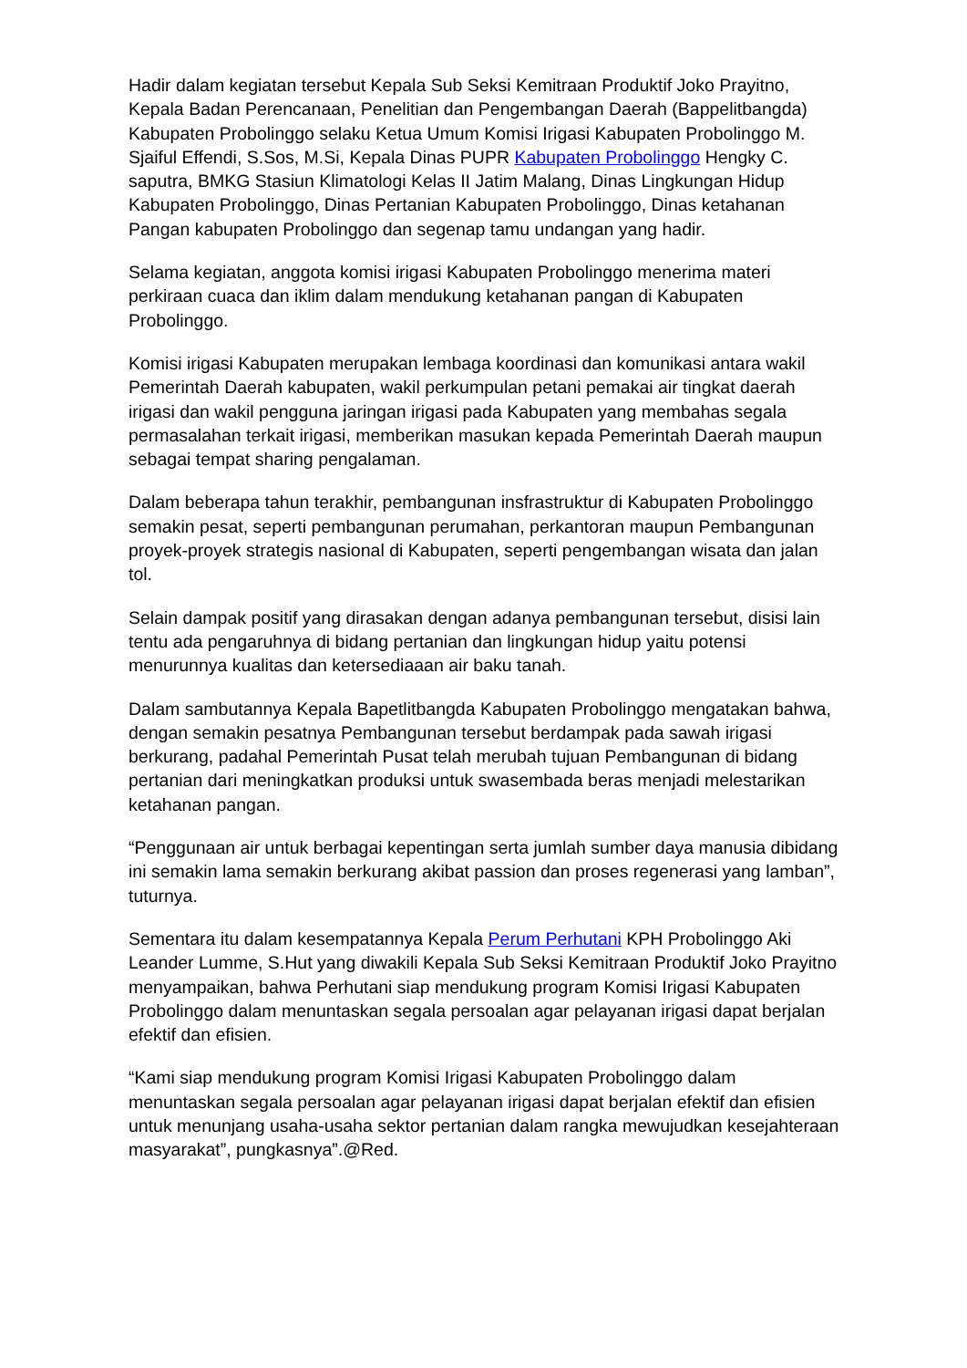Hadir dalam kegiatan tersebut Kepala Sub Seksi Kemitraan Produktif Joko Prayitno, Kepala Badan Perencanaan, Penelitian dan Pengembangan Daerah (Bappelitbangda) Kabupaten Probolinggo selaku Ketua Umum Komisi Irigasi Kabupaten Probolinggo M. Sjaiful Effendi, S.Sos, M.Si, Kepala Dinas PUPR Kabupaten Probolinggo Hengky C. saputra, BMKG Stasiun Klimatologi Kelas II Jatim Malang, Dinas Lingkungan Hidup Kabupaten Probolinggo, Dinas Pertanian Kabupaten Probolinggo, Dinas ketahanan Pangan kabupaten Probolinggo dan segenap tamu undangan yang hadir.
Selama kegiatan, anggota komisi irigasi Kabupaten Probolinggo menerima materi perkiraan cuaca dan iklim dalam mendukung ketahanan pangan di Kabupaten Probolinggo.
Komisi irigasi Kabupaten merupakan lembaga koordinasi dan komunikasi antara wakil Pemerintah Daerah kabupaten, wakil perkumpulan petani pemakai air tingkat daerah irigasi dan wakil pengguna jaringan irigasi pada Kabupaten yang membahas segala permasalahan terkait irigasi, memberikan masukan kepada Pemerintah Daerah maupun sebagai tempat sharing pengalaman.
Dalam beberapa tahun terakhir, pembangunan insfrastruktur di Kabupaten Probolinggo semakin pesat, seperti pembangunan perumahan, perkantoran maupun Pembangunan proyek-proyek strategis nasional di Kabupaten, seperti pengembangan wisata dan jalan tol.
Selain dampak positif yang dirasakan dengan adanya pembangunan tersebut, disisi lain tentu ada pengaruhnya di bidang pertanian dan lingkungan hidup yaitu potensi menurunnya kualitas dan ketersediaaan air baku tanah.
Dalam sambutannya Kepala Bapetlitbangda Kabupaten Probolinggo mengatakan bahwa, dengan semakin pesatnya Pembangunan tersebut berdampak pada sawah irigasi berkurang, padahal Pemerintah Pusat telah merubah tujuan Pembangunan di bidang pertanian dari meningkatkan produksi untuk swasembada beras menjadi melestarikan ketahanan pangan.
“Penggunaan air untuk berbagai kepentingan serta jumlah sumber daya manusia dibidang ini semakin lama semakin berkurang akibat passion dan proses regenerasi yang lamban”, tuturnya.
Sementara itu dalam kesempatannya Kepala Perum Perhutani KPH Probolinggo Aki Leander Lumme, S.Hut yang diwakili Kepala Sub Seksi Kemitraan Produktif Joko Prayitno menyampaikan, bahwa Perhutani siap mendukung program Komisi Irigasi Kabupaten Probolinggo dalam menuntaskan segala persoalan agar pelayanan irigasi dapat berjalan efektif dan efisien.
“Kami siap mendukung program Komisi Irigasi Kabupaten Probolinggo dalam menuntaskan segala persoalan agar pelayanan irigasi dapat berjalan efektif dan efisien untuk menunjang usaha-usaha sektor pertanian dalam rangka mewujudkan kesejahteraan masyarakat”, pungkasnya”.@Red.